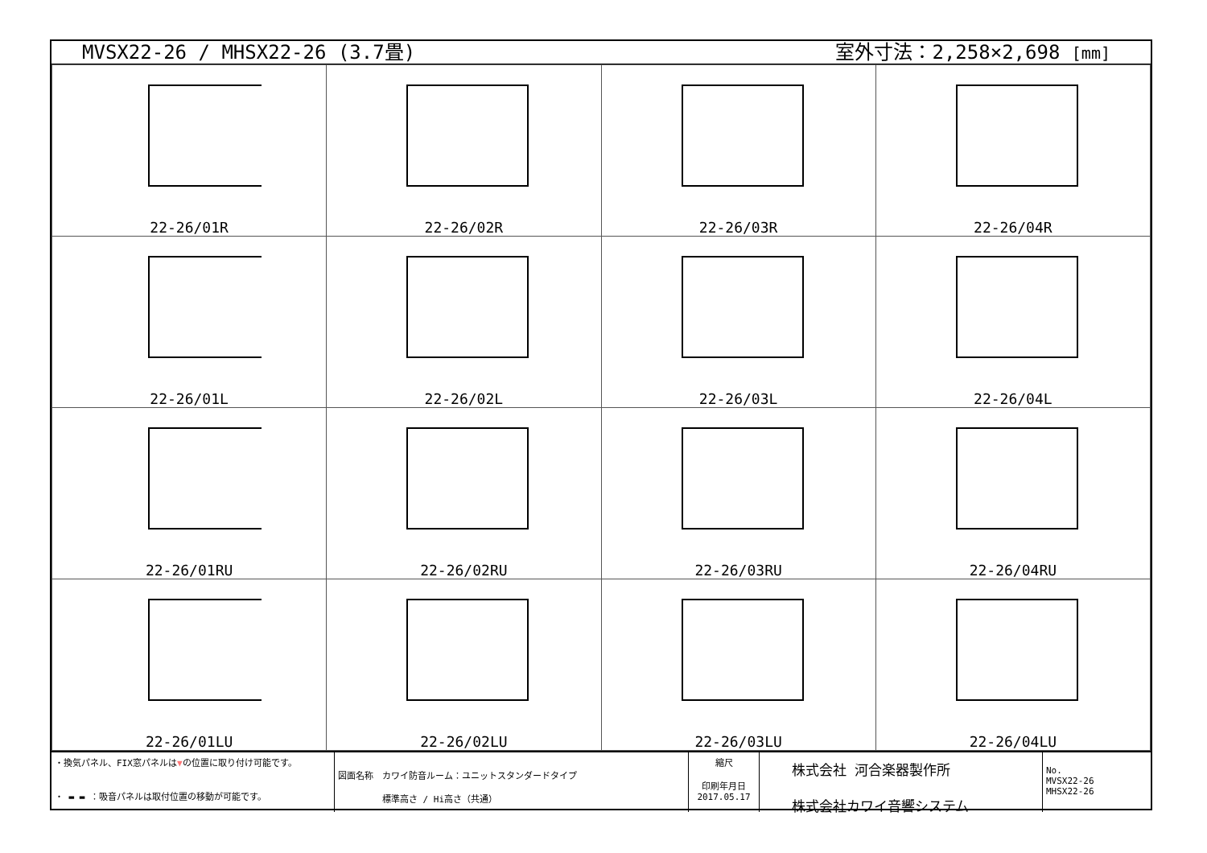MVSX22-26 / MHSX22-26 (3.7畳) 室外寸法：2,258×2,698 [mm]
| 22-26/01R | 22-26/02R | 22-26/03R | 22-26/04R |
| 22-26/01L | 22-26/02L | 22-26/03L | 22-26/04L |
| 22-26/01RU | 22-26/02RU | 22-26/03RU | 22-26/04RU |
| 22-26/01LU | 22-26/02LU | 22-26/03LU | 22-26/04LU |
・換気パネル、FIX窓パネルは▼の位置に取り付け可能です。
・ ▬ ▬ ：吸音パネルは取付位置の移動が可能です。
図面名称　カワイ防音ルーム：ユニットスタンダードタイプ
　　　　　標準高さ / Hi高さ（共通）
縮尺
印刷年月日
2017.05.17
株式会社 河合楽器製作所
株式会社カワイ音響システム
No.
MVSX22-26
MHSX22-26